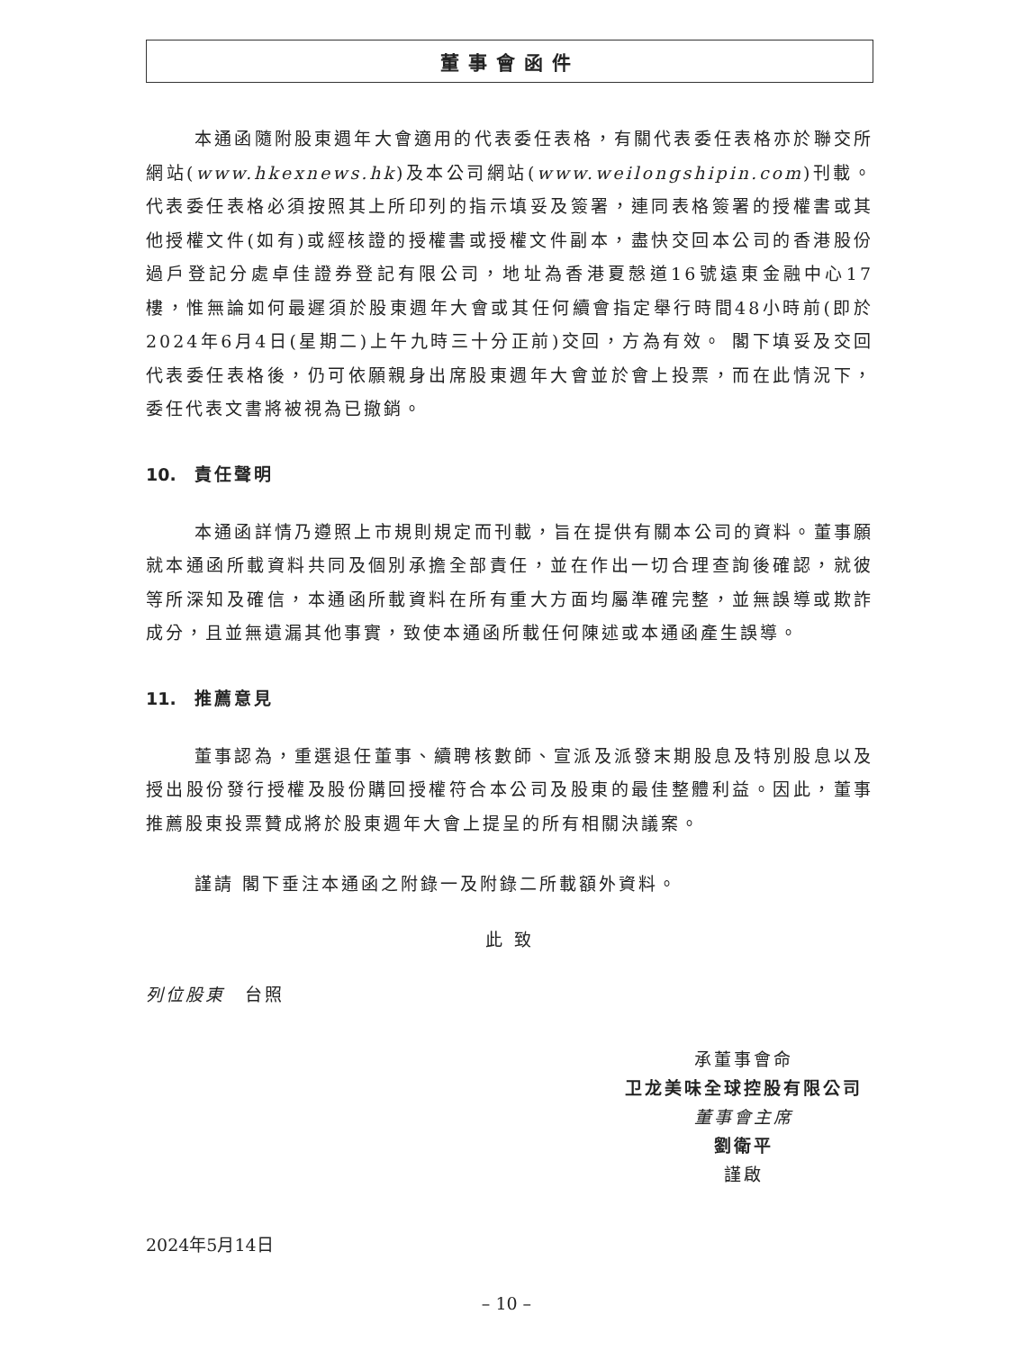董事會函件
本通函隨附股東週年大會適用的代表委任表格，有關代表委任表格亦於聯交所網站(www.hkexnews.hk)及本公司網站(www.weilongshipin.com)刊載。代表委任表格必須按照其上所印列的指示填妥及簽署，連同表格簽署的授權書或其他授權文件(如有)或經核證的授權書或授權文件副本，盡快交回本公司的香港股份過戶登記分處卓佳證券登記有限公司，地址為香港夏慤道16號遠東金融中心17樓，惟無論如何最遲須於股東週年大會或其任何續會指定舉行時間48小時前(即於2024年6月4日(星期二)上午九時三十分正前)交回，方為有效。 閣下填妥及交回代表委任表格後，仍可依願親身出席股東週年大會並於會上投票，而在此情況下，委任代表文書將被視為已撤銷。
10. 責任聲明
本通函詳情乃遵照上市規則規定而刊載，旨在提供有關本公司的資料。董事願就本通函所載資料共同及個別承擔全部責任，並在作出一切合理查詢後確認，就彼等所深知及確信，本通函所載資料在所有重大方面均屬準確完整，並無誤導或欺詐成分，且並無遺漏其他事實，致使本通函所載任何陳述或本通函產生誤導。
11. 推薦意見
董事認為，重選退任董事、續聘核數師、宣派及派發末期股息及特別股息以及授出股份發行授權及股份購回授權符合本公司及股東的最佳整體利益。因此，董事推薦股東投票贊成將於股東週年大會上提呈的所有相關決議案。
謹請 閣下垂注本通函之附錄一及附錄二所載額外資料。
此 致
列位股東　台照
承董事會命
卫龙美味全球控股有限公司
董事會主席
劉衛平
謹啟
2024年5月14日
– 10 –